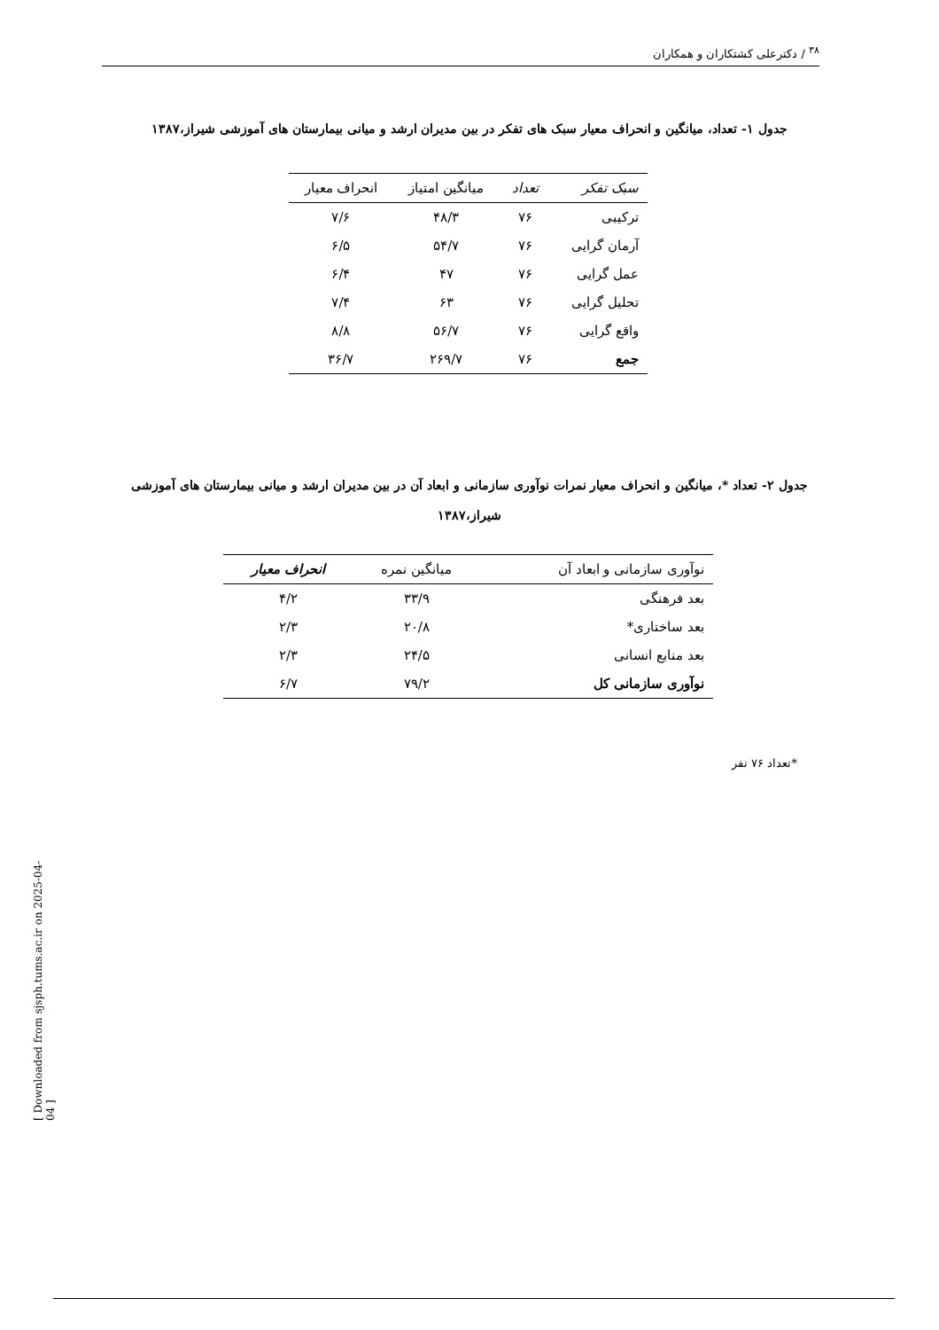<sup>۳۸</sup> / دکترعلی کشتکاران و همکاران
جدول ۱- تعداد، میانگین و انحراف معیار سبک های تفکر در بین مدیران ارشد و میانی بیمارستان های آموزشی شیراز،۱۳۸۷
| سبک تفکر | تعداد | میانگین امتیاز | انحراف معیار |
| --- | --- | --- | --- |
| ترکیبی | ۷۶ | ۴۸/۳ | ۷/۶ |
| آرمان گرایی | ۷۶ | ۵۴/۷ | ۶/۵ |
| عمل گرایی | ۷۶ | ۴۷ | ۶/۴ |
| تحلیل گرایی | ۷۶ | ۶۳ | ۷/۴ |
| واقع گرایی | ۷۶ | ۵۶/۷ | ۸/۸ |
| جمع | ۷۶ | ۲۶۹/۷ | ۳۶/۷ |
جدول ۲- تعداد *، میانگین و انحراف معیار نمرات نوآوری سازمانی و ابعاد آن در بین مدیران ارشد و میانی بیمارستان های آموزشی شیراز،۱۳۸۷
| نوآوری سازمانی و ابعاد آن | میانگین نمره | انحراف معیار |
| --- | --- | --- |
| بعد فرهنگی | ۳۳/۹ | ۴/۲ |
| بعد ساختاری* | ۲۰/۸ | ۲/۳ |
| بعد منابع انسانی | ۲۴/۵ | ۲/۳ |
| نوآوری سازمانی کل | ۷۹/۲ | ۶/۷ |
*تعداد ۷۶ نفر
[ Downloaded from sjsph.tums.ac.ir on 2025-04-04 ]